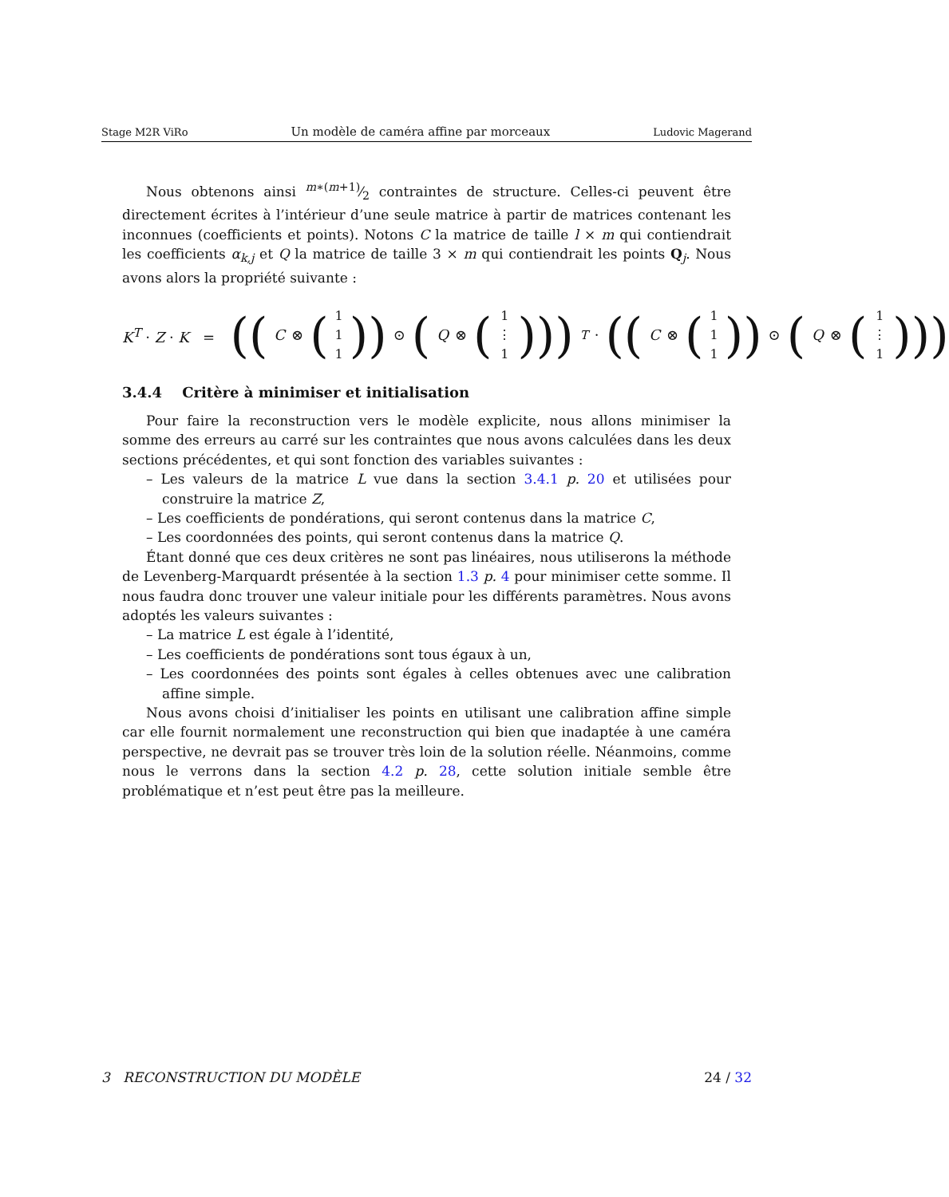Stage M2R ViRo Un modèle de caméra affine par morceaux Ludovic Magerand
Nous obtenons ainsi m∗(m+1)⁄2 contraintes de structure. Celles-ci peuvent être directement écrites à l’intérieur d’une seule matrice à partir de matrices contenant les inconnues (coefficients et points). Notons C la matrice de taille l × m qui contiendrait les coefficients α<sub>k,j</sub> et Q la matrice de taille 3 × m qui contiendrait les points Q<sub>j</sub>. Nous avons alors la propriété suivante :
K<sup>T</sup> · Z · K = ((C ⊗ (1 1 1)) ⊙ (Q ⊗ (1 ⋮ 1)))<sup>T</sup> · ((C ⊗ (1 1 1)) ⊙ (Q ⊗ (1 ⋮ 1)))
3.4.4 Critère à minimiser et initialisation
Pour faire la reconstruction vers le modèle explicite, nous allons minimiser la somme des erreurs au carré sur les contraintes que nous avons calculées dans les deux sections précédentes, et qui sont fonction des variables suivantes :
– Les valeurs de la matrice L vue dans la section 3.4.1 p. 20 et utilisées pour construire la matrice Z,
– Les coefficients de pondérations, qui seront contenus dans la matrice C,
– Les coordonnées des points, qui seront contenus dans la matrice Q.
Étant donné que ces deux critères ne sont pas linéaires, nous utiliserons la méthode de Levenberg-Marquardt présentée à la section 1.3 p. 4 pour minimiser cette somme. Il nous faudra donc trouver une valeur initiale pour les différents paramètres. Nous avons adoptés les valeurs suivantes :
– La matrice L est égale à l’identité,
– Les coefficients de pondérations sont tous égaux à un,
– Les coordonnées des points sont égales à celles obtenues avec une calibration affine simple.
Nous avons choisi d’initialiser les points en utilisant une calibration affine simple car elle fournit normalement une reconstruction qui bien que inadaptée à une caméra perspective, ne devrait pas se trouver très loin de la solution réelle. Néanmoins, comme nous le verrons dans la section 4.2 p. 28, cette solution initiale semble être problématique et n’est peut être pas la meilleure.
3 RECONSTRUCTION DU MODÈLE 24 / 32